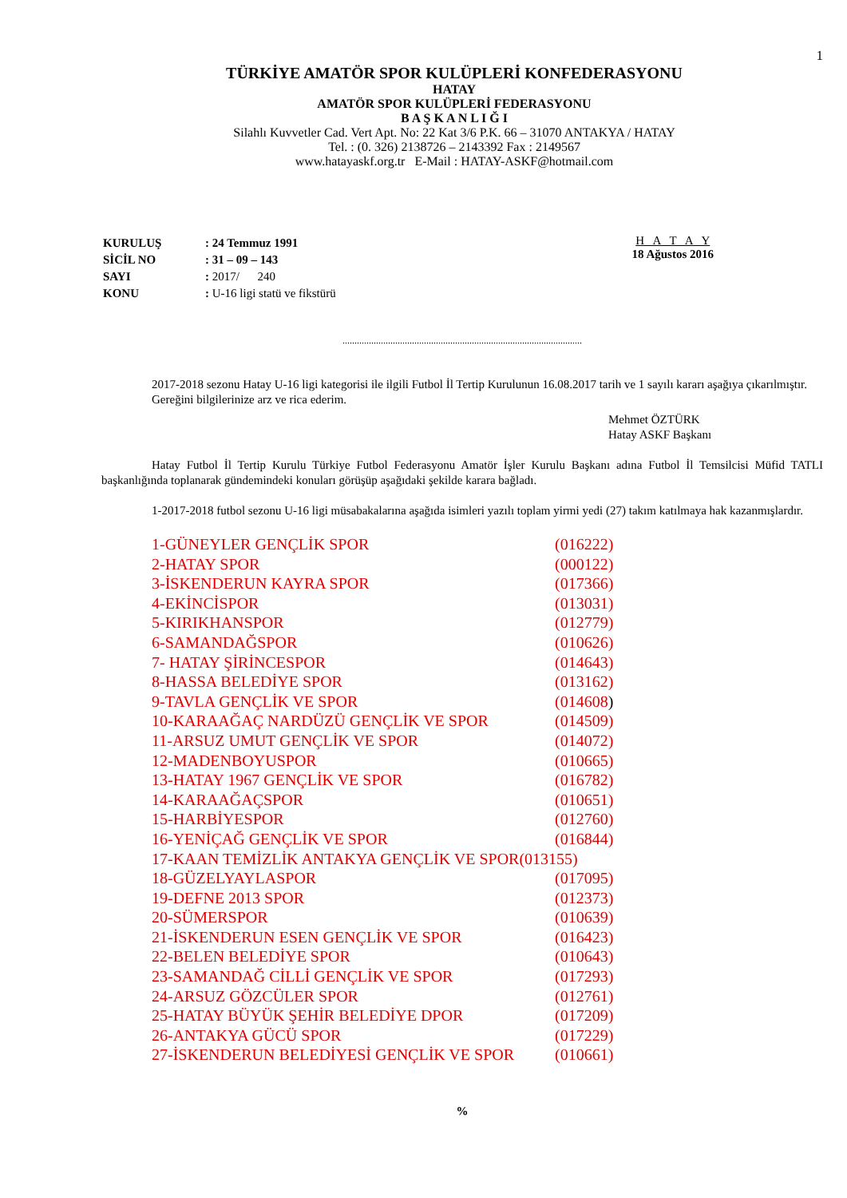1
TÜRKİYE AMATÖR SPOR KULÜPLERİ KONFEDERASYONU
HATAY
AMATÖR SPOR KULÜPLERİ FEDERASYONU
B A Ş K A N L I Ğ I
Silahlı Kuvvetler Cad. Vert Apt. No: 22 Kat 3/6 P.K. 66 – 31070 ANTAKYA / HATAY
Tel. : (0. 326) 2138726 – 2143392 Fax : 2149567
www.hatayaskf.org.tr E-Mail : HATAY-ASKF@hotmail.com
| KURULUŞ | : 24 Temmuz 1991 |
| SİCİL NO | : 31 – 09 – 143 |
| SAYI | : 2017/ 240 |
| KONU | : U-16 ligi statü ve fikstürü |
H A T A Y
18 Ağustos 2016
....................................................................................................
2017-2018 sezonu Hatay U-16 ligi kategorisi ile ilgili Futbol İl Tertip Kurulunun 16.08.2017 tarih ve 1 sayılı kararı aşağıya çıkarılmıştır.
Gereğini bilgilerinize arz ve rica ederim.
Mehmet ÖZTÜRK
Hatay ASKF Başkanı
Hatay Futbol İl Tertip Kurulu Türkiye Futbol Federasyonu Amatör İşler Kurulu Başkanı adına Futbol İl Temsilcisi Müfid TATLI başkanlığında toplanarak gündemindeki konuları görüşüp aşağıdaki şekilde karara bağladı.
1-2017-2018 futbol sezonu U-16 ligi müsabakalarına aşağıda isimleri yazılı toplam yirmi yedi (27) takım katılmaya hak kazanmışlardır.
1-GÜNEYLER GENÇLİK SPOR (016222)
2-HATAY SPOR (000122)
3-İSKENDERUN KAYRA SPOR (017366)
4-EKİNCİSPOR (013031)
5-KIRIKHANSPOR (012779)
6-SAMANDAĞSPOR (010626)
7- HATAY ŞİRİNCESPOR (014643)
8-HASSA BELEDİYE SPOR (013162)
9-TAVLA GENÇLİK VE SPOR (014608)
10-KARAAĞAÇ NARDÜZÜ GENÇLİK VE SPOR (014509)
11-ARSUZ UMUT GENÇLİK VE SPOR (014072)
12-MADENBOYUSPOR (010665)
13-HATAY 1967 GENÇLİK VE SPOR (016782)
14-KARAAĞAÇSPOR (010651)
15-HARBİYESPOR (012760)
16-YENİÇAĞ GENÇLİK VE SPOR (016844)
17-KAAN TEMİZLİK ANTAKYA GENÇLİK VE SPOR(013155)
18-GÜZELYAYLASPOR (017095)
19-DEFNE 2013 SPOR (012373)
20-SÜMERSPOR (010639)
21-İSKENDERUN ESEN GENÇLİK VE SPOR (016423)
22-BELEN BELEDİYE SPOR (010643)
23-SAMANDAĞ CİLLİ GENÇLİK VE SPOR (017293)
24-ARSUZ GÖZCÜLER SPOR (012761)
25-HATAY BÜYÜK ŞEHİR BELEDİYE DPOR (017209)
26-ANTAKYA GÜCÜ SPOR (017229)
27-İSKENDERUN BELEDİYESİ GENÇLİK VE SPOR (010661)
%